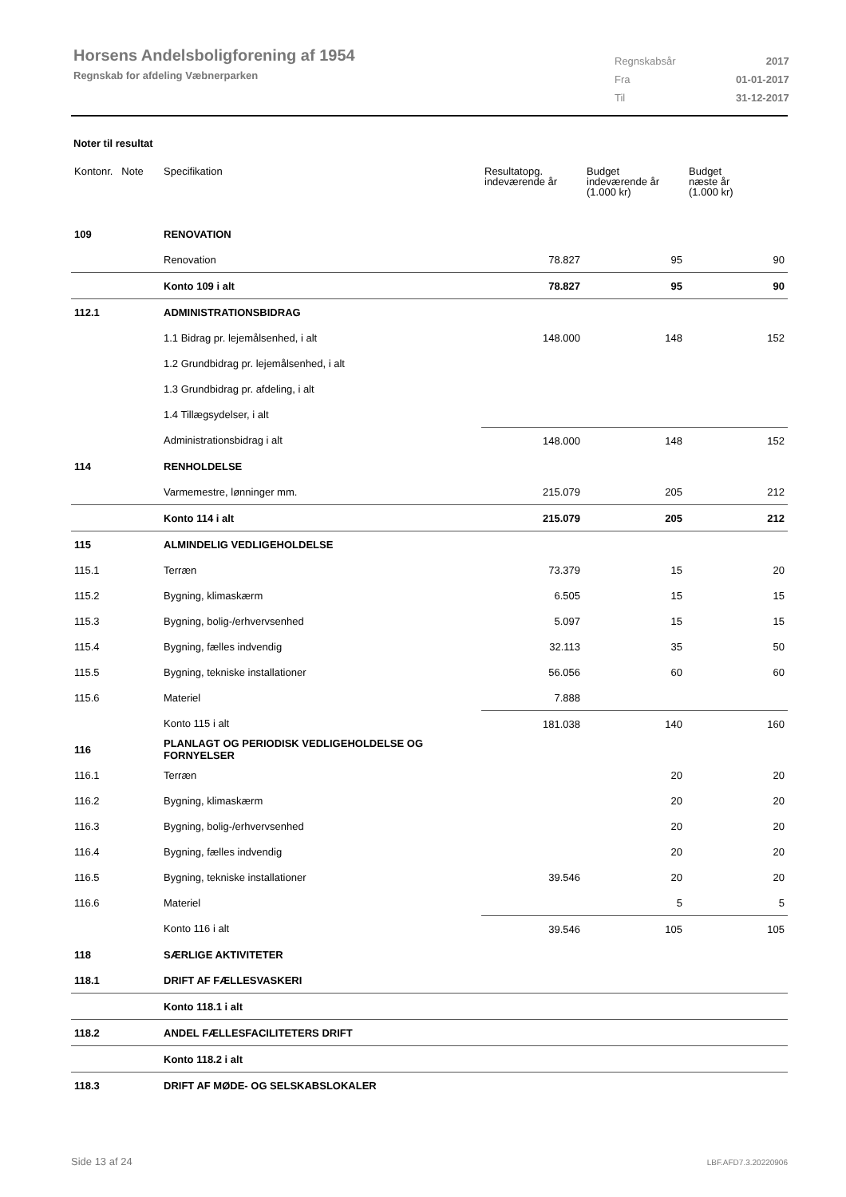Horsens Andelsboligforening af 1954
Regnskab for afdeling Væbnerparken
| Regnskabsår | 2017 |
| Fra | 01-01-2017 |
| Til | 31-12-2017 |
Noter til resultat
| Kontonr. Note | Specifikation | Resultatopg. indeværende år | Budget indeværende år (1.000 kr) | Budget næste år (1.000 kr) |
| --- | --- | --- | --- | --- |
| 109 | RENOVATION | | | |
| | Renovation | 78.827 | 95 | 90 |
| | Konto 109 i alt | 78.827 | 95 | 90 |
| 112.1 | ADMINISTRATIONSBIDRAG | | | |
| | 1.1 Bidrag pr. lejemålsenhed, i alt | 148.000 | 148 | 152 |
| | 1.2 Grundbidrag pr. lejemålsenhed, i alt | | | |
| | 1.3 Grundbidrag pr. afdeling, i alt | | | |
| | 1.4 Tillægsydelser, i alt | | | |
| | Administrationsbidrag i alt | 148.000 | 148 | 152 |
| 114 | RENHOLDELSE | | | |
| | Varmemestre, lønninger mm. | 215.079 | 205 | 212 |
| | Konto 114 i alt | 215.079 | 205 | 212 |
| 115 | ALMINDELIG VEDLIGEHOLDELSE | | | |
| 115.1 | Terræn | 73.379 | 15 | 20 |
| 115.2 | Bygning, klimaskærm | 6.505 | 15 | 15 |
| 115.3 | Bygning, bolig-/erhvervsenhed | 5.097 | 15 | 15 |
| 115.4 | Bygning, fælles indvendig | 32.113 | 35 | 50 |
| 115.5 | Bygning, tekniske installationer | 56.056 | 60 | 60 |
| 115.6 | Materiel | 7.888 | | |
| | Konto 115 i alt | 181.038 | 140 | 160 |
| 116 | PLANLAGT OG PERIODISK VEDLIGEHOLDELSE OG FORNYELSER | | | |
| 116.1 | Terræn | | 20 | 20 |
| 116.2 | Bygning, klimaskærm | | 20 | 20 |
| 116.3 | Bygning, bolig-/erhvervsenhed | | 20 | 20 |
| 116.4 | Bygning, fælles indvendig | | 20 | 20 |
| 116.5 | Bygning, tekniske installationer | 39.546 | 20 | 20 |
| 116.6 | Materiel | | 5 | 5 |
| | Konto 116 i alt | 39.546 | 105 | 105 |
| 118 | SÆRLIGE AKTIVITETER | | | |
| 118.1 | DRIFT AF FÆLLESVASKERI | | | |
| | Konto 118.1 i alt | | | |
| 118.2 | ANDEL FÆLLESFACILITETERS DRIFT | | | |
| | Konto 118.2 i alt | | | |
| 118.3 | DRIFT AF MØDE- OG SELSKABSLOKALER | | | |
Side 13 af 24 LBF.AFD7.3.20220906